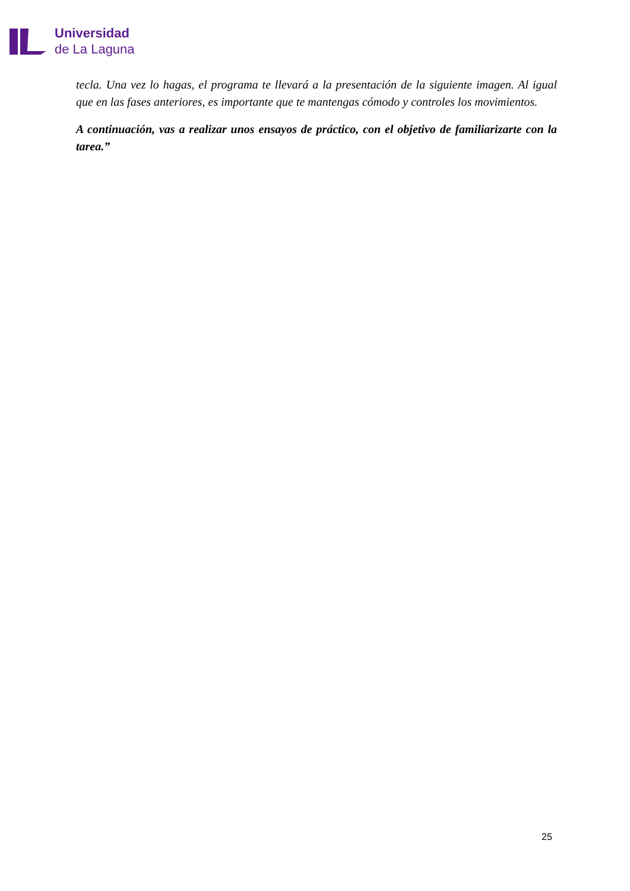Universidad
de La Laguna
tecla. Una vez lo hagas, el programa te llevará a la presentación de la siguiente imagen. Al igual que en las fases anteriores, es importante que te mantengas cómodo y controles los movimientos.
A continuación, vas a realizar unos ensayos de práctico, con el objetivo de familiarizarte con la tarea.”
25